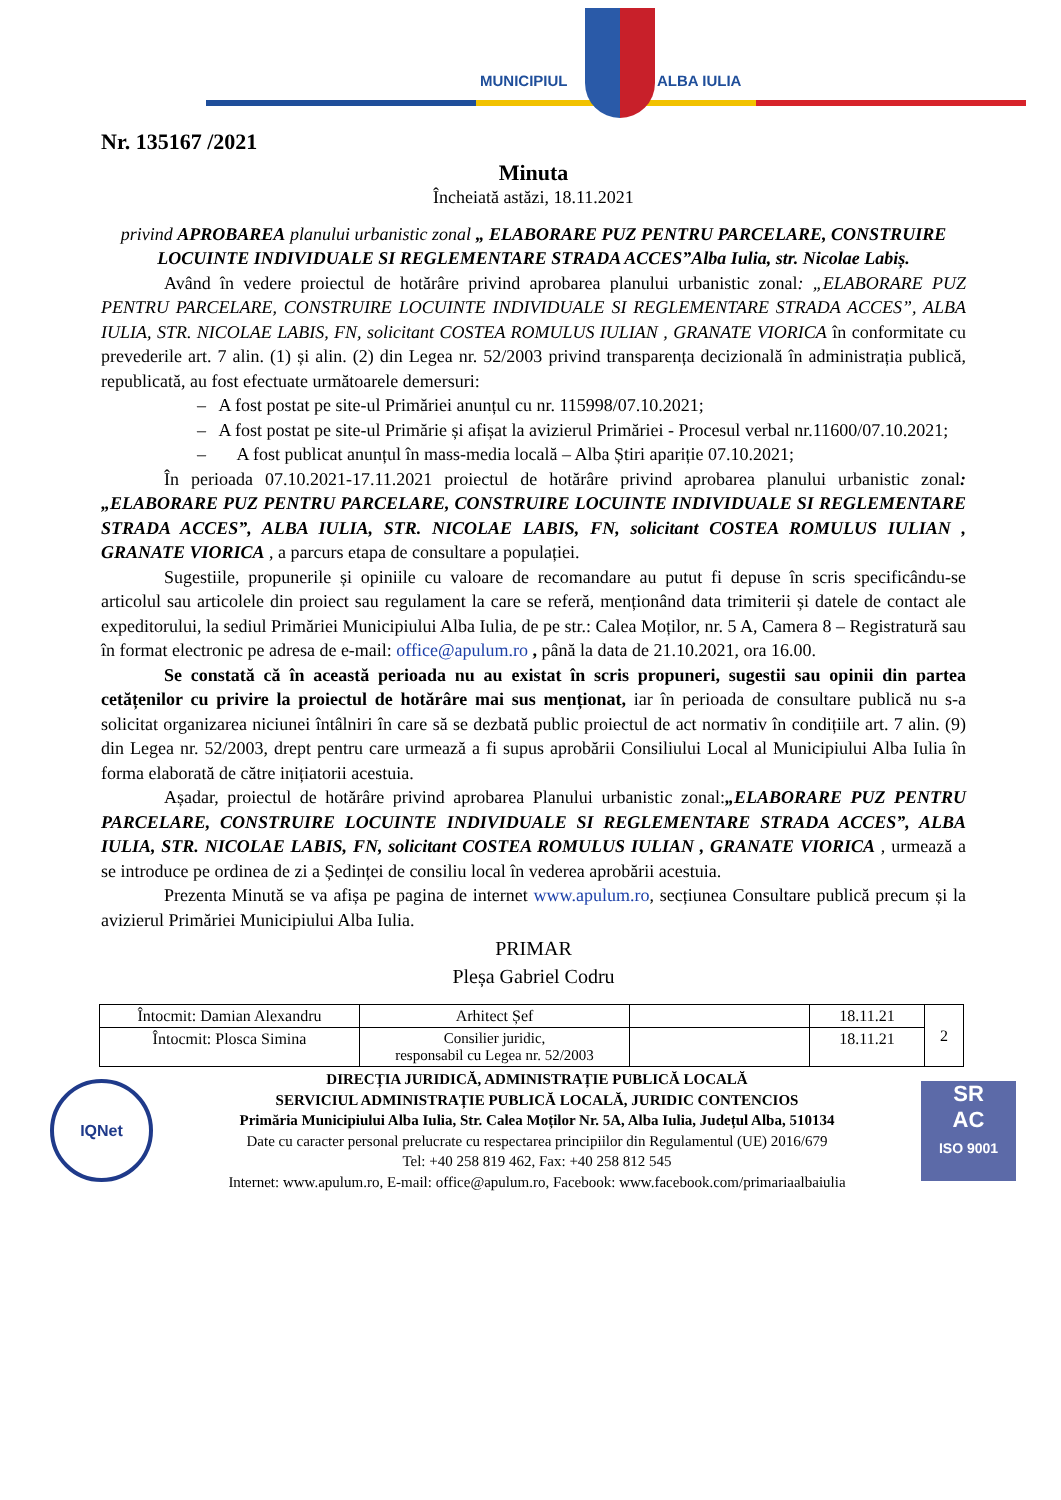MUNICIPIUL ALBA IULIA
Nr. 135167 /2021
Minuta
Încheiată astăzi, 18.11.2021
privind APROBAREA planului urbanistic zonal „ ELABORARE PUZ PENTRU PARCELARE, CONSTRUIRE LOCUINTE INDIVIDUALE SI REGLEMENTARE STRADA ACCES”Alba Iulia, str. Nicolae Labiș.
Având în vedere proiectul de hotărâre privind aprobarea planului urbanistic zonal: „ELABORARE PUZ PENTRU PARCELARE, CONSTRUIRE LOCUINTE INDIVIDUALE SI REGLEMENTARE STRADA ACCES”, ALBA IULIA, STR. NICOLAE LABIS, FN, solicitant COSTEA ROMULUS IULIAN , GRANATE VIORICA în conformitate cu prevederile art. 7 alin. (1) și alin. (2) din Legea nr. 52/2003 privind transparența decizională în administrația publică, republicată, au fost efectuate următoarele demersuri:
– A fost postat pe site-ul Primăriei anunțul cu nr. 115998/07.10.2021;
– A fost postat pe site-ul Primărie și afișat la avizierul Primăriei - Procesul verbal nr.11600/07.10.2021;
– A fost publicat anunțul în mass-media locală – Alba Știri apariție 07.10.2021;
În perioada 07.10.2021-17.11.2021 proiectul de hotărâre privind aprobarea planului urbanistic zonal: „ELABORARE PUZ PENTRU PARCELARE, CONSTRUIRE LOCUINTE INDIVIDUALE SI REGLEMENTARE STRADA ACCES”, ALBA IULIA, STR. NICOLAE LABIS, FN, solicitant COSTEA ROMULUS IULIAN , GRANATE VIORICA , a parcurs etapa de consultare a populației.
Sugestiile, propunerile și opiniile cu valoare de recomandare au putut fi depuse în scris specificându-se articolul sau articolele din proiect sau regulament la care se referă, menționând data trimiterii și datele de contact ale expeditorului, la sediul Primăriei Municipiului Alba Iulia, de pe str.: Calea Moților, nr. 5 A, Camera 8 – Registratură sau în format electronic pe adresa de e-mail: office@apulum.ro , până la data de 21.10.2021, ora 16.00.
Se constată că în această perioada nu au existat în scris propuneri, sugestii sau opinii din partea cetățenilor cu privire la proiectul de hotărâre mai sus menționat, iar în perioada de consultare publică nu s-a solicitat organizarea niciunei întâlniri în care să se dezbată public proiectul de act normativ în condițiile art. 7 alin. (9) din Legea nr. 52/2003, drept pentru care urmează a fi supus aprobării Consiliului Local al Municipiului Alba Iulia în forma elaborată de către inițiatorii acestuia.
Așadar, proiectul de hotărâre privind aprobarea Planului urbanistic zonal:„ELABORARE PUZ PENTRU PARCELARE, CONSTRUIRE LOCUINTE INDIVIDUALE SI REGLEMENTARE STRADA ACCES”, ALBA IULIA, STR. NICOLAE LABIS, FN, solicitant COSTEA ROMULUS IULIAN , GRANATE VIORICA , urmează a se introduce pe ordinea de zi a Ședinței de consiliu local în vederea aprobării acestuia.
Prezenta Minută se va afișa pe pagina de internet www.apulum.ro, secțiunea Consultare publică precum și la avizierul Primăriei Municipiului Alba Iulia.
PRIMAR
Pleșa Gabriel Codru
| Întocmit: Damian Alexandru | Arhitect Șef | | 18.11.21 | 2 |
| Întocmit: Plosca Simina | Consilier juridic, responsabil cu Legea nr. 52/2003 | | 18.11.21 | |
IQNet
DIRECȚIA JURIDICĂ, ADMINISTRAȚIE PUBLICĂ LOCALĂ
SERVICIUL ADMINISTRAȚIE PUBLICĂ LOCALĂ, JURIDIC CONTENCIOS
Primăria Municipiului Alba Iulia, Str. Calea Moților Nr. 5A, Alba Iulia, Județul Alba, 510134
Date cu caracter personal prelucrate cu respectarea principiilor din Regulamentul (UE) 2016/679
Tel: +40 258 819 462, Fax: +40 258 812 545
Internet: www.apulum.ro, E-mail: office@apulum.ro, Facebook: www.facebook.com/primariaalbaiulia
SR
AC
ISO 9001